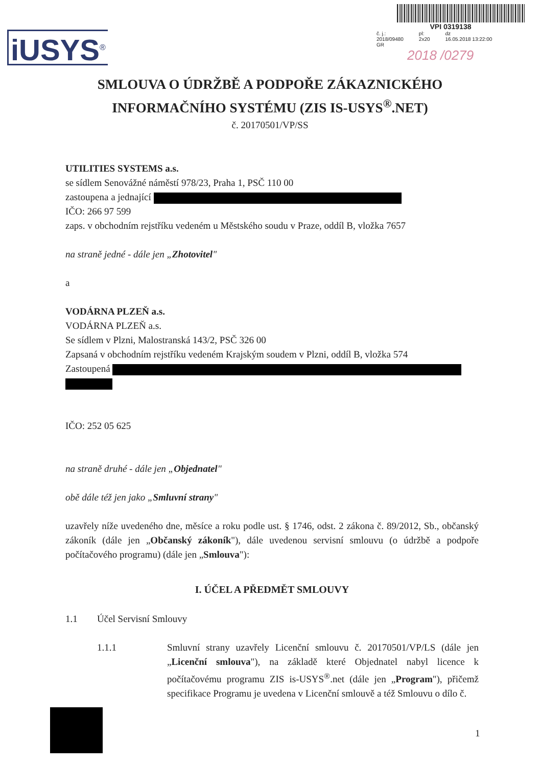iUSYS<sup>®</sup>
VPI 0319138
č. j.:
2018/09480
GR pl:
2x20 dz
16.05.2018 13:22:00
2018 /0279
SMLOUVA O ÚDRŽBĚ A PODPOŘE ZÁKAZNICKÉHO
INFORMAČNÍHO SYSTÉMU (ZIS IS-USYS<sup>®</sup>.NET)
č. 20170501/VP/SS
UTILITIES SYSTEMS a.s.
se sídlem Senovážné náměstí 978/23, Praha 1, PSČ 110 00
zastoupena a jednající
IČO: 266 97 599
zaps. v obchodním rejstříku vedeném u Městského soudu v Praze, oddíl B, vložka 7657
na straně jedné - dále jen „Zhotovitel"
a
VODÁRNA PLZEŇ a.s.
VODÁRNA PLZEŇ a.s.
Se sídlem v Plzni, Malostranská 143/2, PSČ 326 00
Zapsaná v obchodním rejstříku vedeném Krajským soudem v Plzni, oddíl B, vložka 574
Zastoupená
IČO: 252 05 625
na straně druhé - dále jen „Objednatel"
obě dále též jen jako „Smluvní strany"
uzavřely níže uvedeného dne, měsíce a roku podle ust. § 1746, odst. 2 zákona č. 89/2012, Sb., občanský zákoník (dále jen „Občanský zákoník"), dále uvedenou servisní smlouvu (o údržbě a podpoře počítačového programu) (dále jen „Smlouva"):
I. ÚČEL A PŘEDMĚT SMLOUVY
1.1 Účel Servisní Smlouvy
1.1.1 Smluvní strany uzavřely Licenční smlouvu č. 20170501/VP/LS (dále jen „Licenční smlouva"), na základě které Objednatel nabyl licence k počítačovému programu ZIS is-USYS<sup>®</sup>.net (dále jen „Program"), přičemž specifikace Programu je uvedena v Licenční smlouvě a též Smlouvu o dílo č.
1